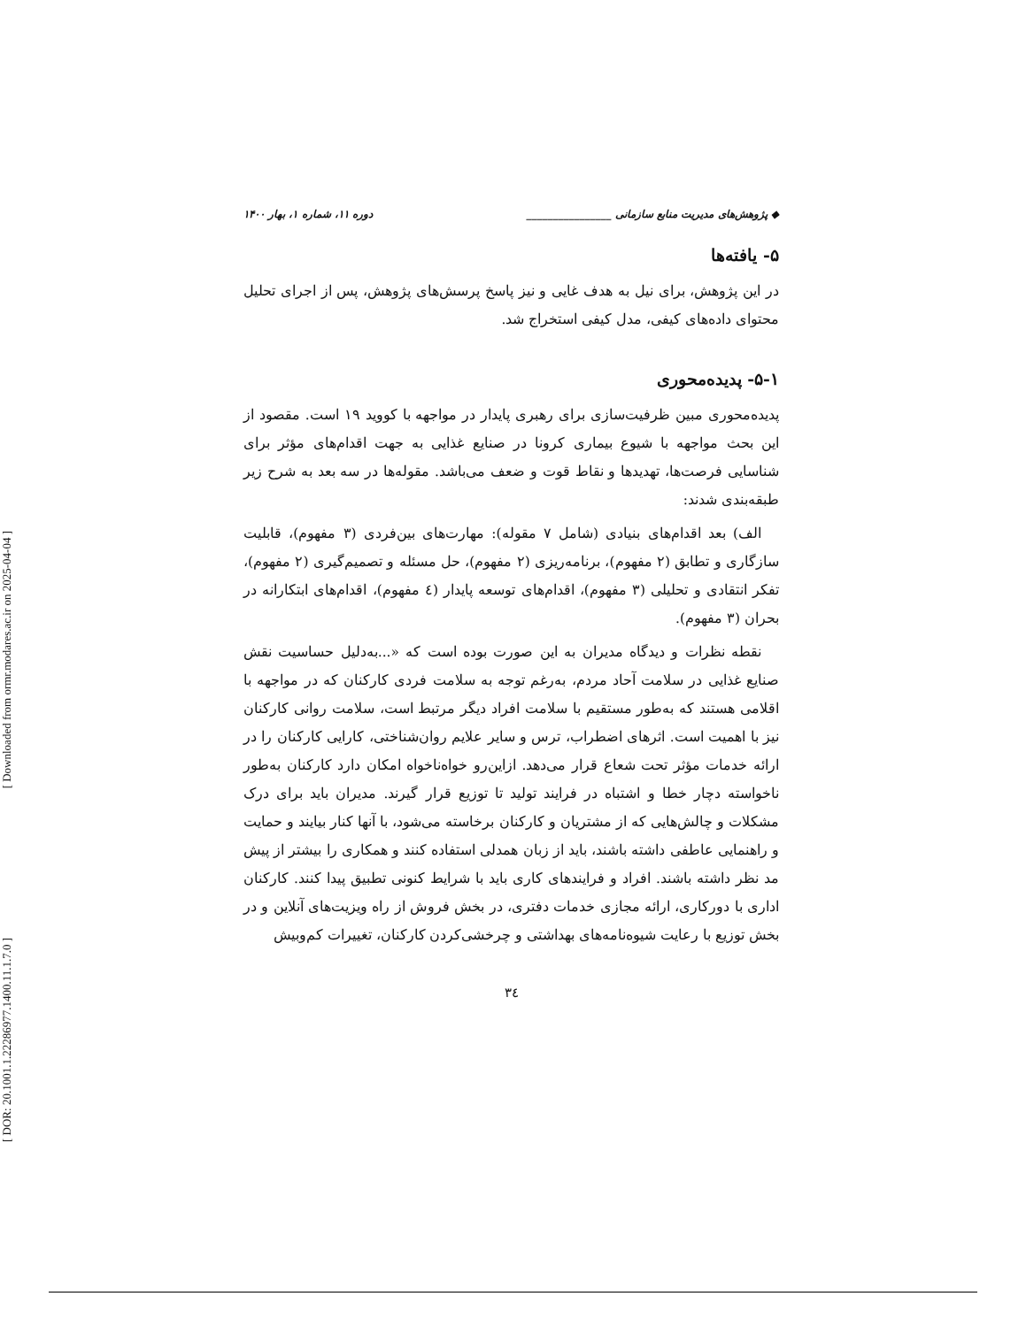[ Downloaded from ormr.modares.ac.ir on 2025-04-04 ]
[ DOR: 20.1001.1.22286977.1400.11.1.7.0 ]
◆ پژوهش‌های مدیریت منابع سازمانی ________________ دوره ۱۱، شماره ۱، بهار ۱۴۰۰
۵- یافته‌ها
در این پژوهش، برای نیل به هدف غایی و نیز پاسخ پرسش‌های پژوهش، پس از اجرای تحلیل محتوای داده‌های کیفی، مدل کیفی استخراج شد.
۵-۱- پدیده‌محوری
پدیده‌محوری مبین ظرفیت‌سازی برای رهبری پایدار در مواجهه با کووید ۱۹ است. مقصود از این بحث مواجهه با شیوع بیماری کرونا در صنایع غذایی به جهت اقدام‌های مؤثر برای شناسایی فرصت‌ها، تهدیدها و نقاط قوت و ضعف می‌باشد. مقوله‌ها در سه بعد به شرح زیر طبقه‌بندی شدند:
الف) بعد اقدام‌های بنیادی (شامل ۷ مقوله): مهارت‌های بین‌فردی (۳ مفهوم)، قابلیت سازگاری و تطابق (۲ مفهوم)، برنامه‌ریزی (۲ مفهوم)، حل مسئله و تصمیم‌گیری (۲ مفهوم)، تفکر انتقادی و تحلیلی (۳ مفهوم)، اقدام‌های توسعه پایدار (٤ مفهوم)، اقدام‌های ابتکارانه در بحران (۳ مفهوم).
نقطه نظرات و دیدگاه مدیران به این صورت بوده است که «...به‌دلیل حساسیت نقش صنایع غذایی در سلامت آحاد مردم، به‌رغم توجه به سلامت فردی کارکنان که در مواجهه با اقلامی هستند که به‌طور مستقیم با سلامت افراد دیگر مرتبط است، سلامت روانی کارکنان نیز با اهمیت است. اثرهای اضطراب، ترس و سایر علایم روان‌شناختی، کارایی کارکنان را در ارائه خدمات مؤثر تحت شعاع قرار می‌دهد. ازاین‌رو خواه‌ناخواه امکان دارد کارکنان به‌طور ناخواسته دچار خطا و اشتباه در فرایند تولید تا توزیع قرار گیرند. مدیران باید برای درک مشکلات و چالش‌هایی که از مشتریان و کارکنان برخاسته می‌شود، با آنها کنار بیایند و حمایت و راهنمایی عاطفی داشته باشند، باید از زبان همدلی استفاده کنند و همکاری را بیشتر از پیش مد نظر داشته باشند. افراد و فرایندهای کاری باید با شرایط کنونی تطبیق پیدا کنند. کارکنان اداری با دورکاری، ارائه مجازی خدمات دفتری، در بخش فروش از راه ویزیت‌های آنلاین و در بخش توزیع با رعایت شیوه‌نامه‌های بهداشتی و چرخشی‌کردن کارکنان، تغییرات کم‌وبیش
۳٤